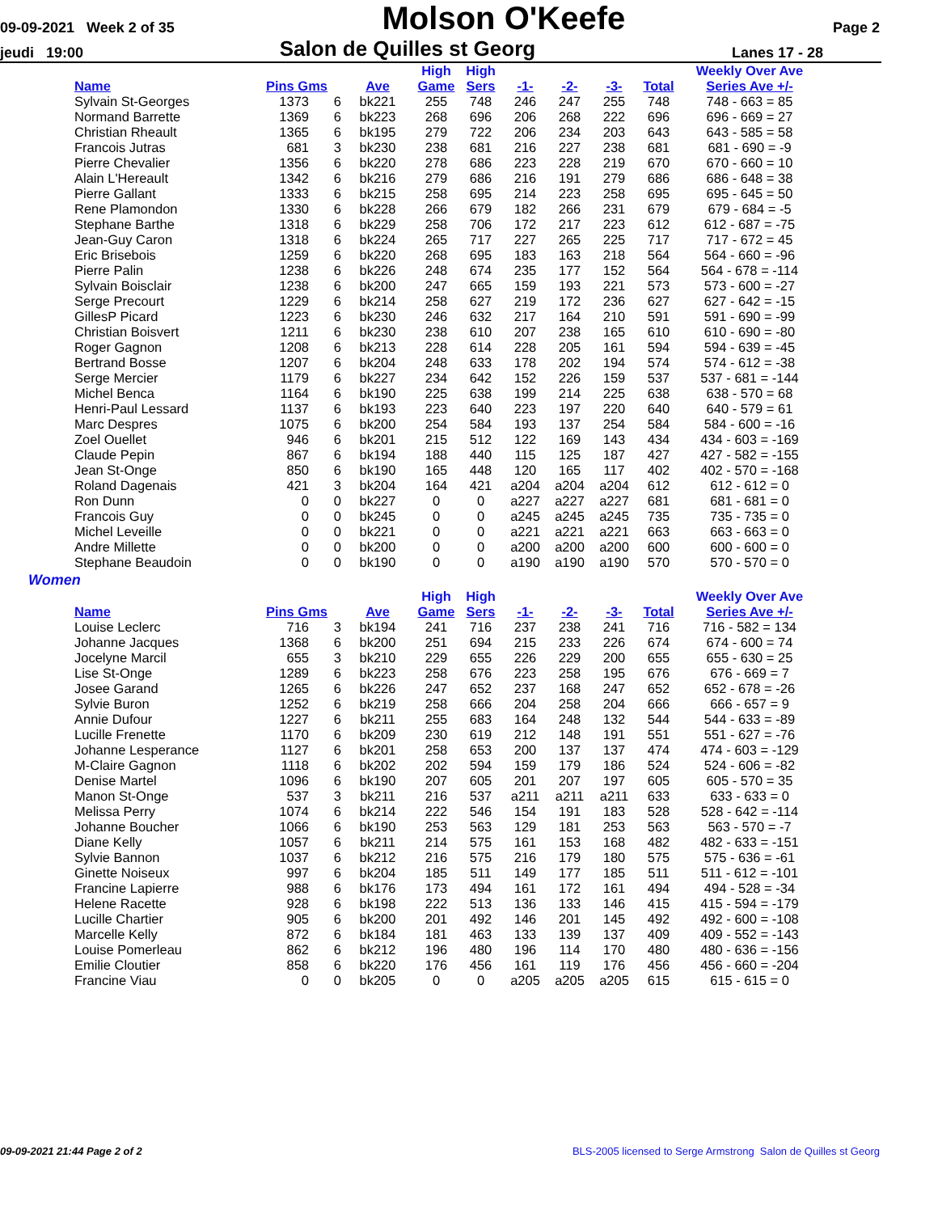09-09-2021 Week 2 of 35
Molson O'Keefe
Page 2
jeudi 19:00
Salon de Quilles st Georg
Lanes 17 - 28
| | | | | High | High | | | | | Weekly Over Ave |
| --- | --- | --- | --- | --- | --- | --- | --- | --- | --- | --- |
| Name | Pins Gms | | Ave | Game | Sers | -1- | -2- | -3- | Total | Series Ave +/- |
| Sylvain St-Georges | 1373 | 6 | bk221 | 255 | 748 | 246 | 247 | 255 | 748 | 748 - 663 = 85 |
| Normand Barrette | 1369 | 6 | bk223 | 268 | 696 | 206 | 268 | 222 | 696 | 696 - 669 = 27 |
| Christian Rheault | 1365 | 6 | bk195 | 279 | 722 | 206 | 234 | 203 | 643 | 643 - 585 = 58 |
| Francois Jutras | 681 | 3 | bk230 | 238 | 681 | 216 | 227 | 238 | 681 | 681 - 690 = -9 |
| Pierre Chevalier | 1356 | 6 | bk220 | 278 | 686 | 223 | 228 | 219 | 670 | 670 - 660 = 10 |
| Alain L'Hereault | 1342 | 6 | bk216 | 279 | 686 | 216 | 191 | 279 | 686 | 686 - 648 = 38 |
| Pierre Gallant | 1333 | 6 | bk215 | 258 | 695 | 214 | 223 | 258 | 695 | 695 - 645 = 50 |
| Rene Plamondon | 1330 | 6 | bk228 | 266 | 679 | 182 | 266 | 231 | 679 | 679 - 684 = -5 |
| Stephane Barthe | 1318 | 6 | bk229 | 258 | 706 | 172 | 217 | 223 | 612 | 612 - 687 = -75 |
| Jean-Guy Caron | 1318 | 6 | bk224 | 265 | 717 | 227 | 265 | 225 | 717 | 717 - 672 = 45 |
| Eric Brisebois | 1259 | 6 | bk220 | 268 | 695 | 183 | 163 | 218 | 564 | 564 - 660 = -96 |
| Pierre Palin | 1238 | 6 | bk226 | 248 | 674 | 235 | 177 | 152 | 564 | 564 - 678 = -114 |
| Sylvain Boisclair | 1238 | 6 | bk200 | 247 | 665 | 159 | 193 | 221 | 573 | 573 - 600 = -27 |
| Serge Precourt | 1229 | 6 | bk214 | 258 | 627 | 219 | 172 | 236 | 627 | 627 - 642 = -15 |
| GillesP Picard | 1223 | 6 | bk230 | 246 | 632 | 217 | 164 | 210 | 591 | 591 - 690 = -99 |
| Christian Boisvert | 1211 | 6 | bk230 | 238 | 610 | 207 | 238 | 165 | 610 | 610 - 690 = -80 |
| Roger Gagnon | 1208 | 6 | bk213 | 228 | 614 | 228 | 205 | 161 | 594 | 594 - 639 = -45 |
| Bertrand Bosse | 1207 | 6 | bk204 | 248 | 633 | 178 | 202 | 194 | 574 | 574 - 612 = -38 |
| Serge Mercier | 1179 | 6 | bk227 | 234 | 642 | 152 | 226 | 159 | 537 | 537 - 681 = -144 |
| Michel Benca | 1164 | 6 | bk190 | 225 | 638 | 199 | 214 | 225 | 638 | 638 - 570 = 68 |
| Henri-Paul Lessard | 1137 | 6 | bk193 | 223 | 640 | 223 | 197 | 220 | 640 | 640 - 579 = 61 |
| Marc Despres | 1075 | 6 | bk200 | 254 | 584 | 193 | 137 | 254 | 584 | 584 - 600 = -16 |
| Zoel Ouellet | 946 | 6 | bk201 | 215 | 512 | 122 | 169 | 143 | 434 | 434 - 603 = -169 |
| Claude Pepin | 867 | 6 | bk194 | 188 | 440 | 115 | 125 | 187 | 427 | 427 - 582 = -155 |
| Jean St-Onge | 850 | 6 | bk190 | 165 | 448 | 120 | 165 | 117 | 402 | 402 - 570 = -168 |
| Roland Dagenais | 421 | 3 | bk204 | 164 | 421 | a204 | a204 | a204 | 612 | 612 - 612 = 0 |
| Ron Dunn | 0 | 0 | bk227 | 0 | 0 | a227 | a227 | a227 | 681 | 681 - 681 = 0 |
| Francois Guy | 0 | 0 | bk245 | 0 | 0 | a245 | a245 | a245 | 735 | 735 - 735 = 0 |
| Michel Leveille | 0 | 0 | bk221 | 0 | 0 | a221 | a221 | a221 | 663 | 663 - 663 = 0 |
| Andre Millette | 0 | 0 | bk200 | 0 | 0 | a200 | a200 | a200 | 600 | 600 - 600 = 0 |
| Stephane Beaudoin | 0 | 0 | bk190 | 0 | 0 | a190 | a190 | a190 | 570 | 570 - 570 = 0 |
Women
| | | | | High | High | | | | | Weekly Over Ave |
| --- | --- | --- | --- | --- | --- | --- | --- | --- | --- | --- |
| Name | Pins Gms | | Ave | Game | Sers | -1- | -2- | -3- | Total | Series Ave +/- |
| Louise Leclerc | 716 | 3 | bk194 | 241 | 716 | 237 | 238 | 241 | 716 | 716 - 582 = 134 |
| Johanne Jacques | 1368 | 6 | bk200 | 251 | 694 | 215 | 233 | 226 | 674 | 674 - 600 = 74 |
| Jocelyne Marcil | 655 | 3 | bk210 | 229 | 655 | 226 | 229 | 200 | 655 | 655 - 630 = 25 |
| Lise St-Onge | 1289 | 6 | bk223 | 258 | 676 | 223 | 258 | 195 | 676 | 676 - 669 = 7 |
| Josee Garand | 1265 | 6 | bk226 | 247 | 652 | 237 | 168 | 247 | 652 | 652 - 678 = -26 |
| Sylvie Buron | 1252 | 6 | bk219 | 258 | 666 | 204 | 258 | 204 | 666 | 666 - 657 = 9 |
| Annie Dufour | 1227 | 6 | bk211 | 255 | 683 | 164 | 248 | 132 | 544 | 544 - 633 = -89 |
| Lucille Frenette | 1170 | 6 | bk209 | 230 | 619 | 212 | 148 | 191 | 551 | 551 - 627 = -76 |
| Johanne Lesperance | 1127 | 6 | bk201 | 258 | 653 | 200 | 137 | 137 | 474 | 474 - 603 = -129 |
| M-Claire Gagnon | 1118 | 6 | bk202 | 202 | 594 | 159 | 179 | 186 | 524 | 524 - 606 = -82 |
| Denise Martel | 1096 | 6 | bk190 | 207 | 605 | 201 | 207 | 197 | 605 | 605 - 570 = 35 |
| Manon St-Onge | 537 | 3 | bk211 | 216 | 537 | a211 | a211 | a211 | 633 | 633 - 633 = 0 |
| Melissa Perry | 1074 | 6 | bk214 | 222 | 546 | 154 | 191 | 183 | 528 | 528 - 642 = -114 |
| Johanne Boucher | 1066 | 6 | bk190 | 253 | 563 | 129 | 181 | 253 | 563 | 563 - 570 = -7 |
| Diane Kelly | 1057 | 6 | bk211 | 214 | 575 | 161 | 153 | 168 | 482 | 482 - 633 = -151 |
| Sylvie Bannon | 1037 | 6 | bk212 | 216 | 575 | 216 | 179 | 180 | 575 | 575 - 636 = -61 |
| Ginette Noiseux | 997 | 6 | bk204 | 185 | 511 | 149 | 177 | 185 | 511 | 511 - 612 = -101 |
| Francine Lapierre | 988 | 6 | bk176 | 173 | 494 | 161 | 172 | 161 | 494 | 494 - 528 = -34 |
| Helene Racette | 928 | 6 | bk198 | 222 | 513 | 136 | 133 | 146 | 415 | 415 - 594 = -179 |
| Lucille Chartier | 905 | 6 | bk200 | 201 | 492 | 146 | 201 | 145 | 492 | 492 - 600 = -108 |
| Marcelle Kelly | 872 | 6 | bk184 | 181 | 463 | 133 | 139 | 137 | 409 | 409 - 552 = -143 |
| Louise Pomerleau | 862 | 6 | bk212 | 196 | 480 | 196 | 114 | 170 | 480 | 480 - 636 = -156 |
| Emilie Cloutier | 858 | 6 | bk220 | 176 | 456 | 161 | 119 | 176 | 456 | 456 - 660 = -204 |
| Francine Viau | 0 | 0 | bk205 | 0 | 0 | a205 | a205 | a205 | 615 | 615 - 615 = 0 |
09-09-2021 21:44 Page 2 of 2 BLS-2005 licensed to Serge Armstrong Salon de Quilles st Georg